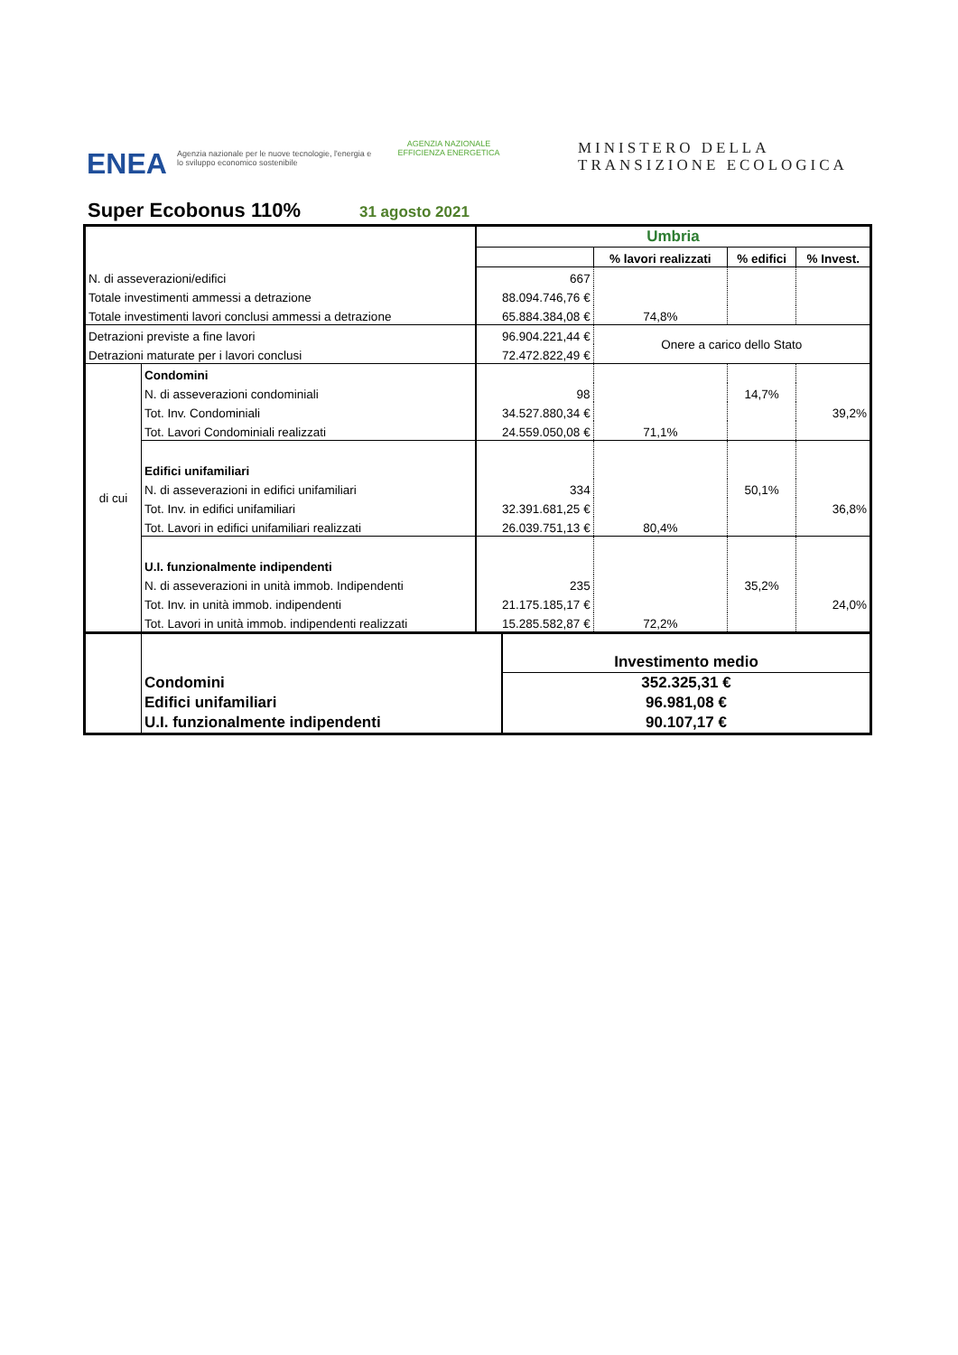ENEA
Agenzia nazionale per le nuove tecnologie, l'energia e lo sviluppo economico sostenibile
AGENZIA NAZIONALE
EFFICIENZA ENERGETICA
MINISTERO DELLA
TRANSIZIONE ECOLOGICA
Super Ecobonus 110% 31 agosto 2021
| | | Umbria | | | |
| | | | % lavori realizzati | % edifici | % Invest. |
| N. di asseverazioni/edifici | | 667 | | | |
| Totale investimenti ammessi a detrazione | | 88.094.746,76 € | | | |
| Totale investimenti lavori conclusi ammessi a detrazione | | 65.884.384,08 € | 74,8% | | |
| Detrazioni previste a fine lavori | | 96.904.221,44 € | Onere a carico dello Stato | | |
| Detrazioni maturate per i lavori conclusi | | 72.472.822,49 € | | | |
| di cui | Condomini | | | | |
| | N. di asseverazioni condominiali | 98 | | 14,7% | |
| | Tot. Inv. Condominiali | 34.527.880,34 € | | | 39,2% |
| | Tot. Lavori Condominiali realizzati | 24.559.050,08 € | 71,1% | | |
| | Edifici unifamiliari | | | | |
| | N. di asseverazioni in edifici unifamiliari | 334 | | 50,1% | |
| | Tot. Inv. in edifici unifamiliari | 32.391.681,25 € | | | 36,8% |
| | Tot. Lavori in edifici unifamiliari realizzati | 26.039.751,13 € | 80,4% | | |
| | U.I. funzionalmente indipendenti | | | | |
| | N. di asseverazioni in unità immob. Indipendenti | 235 | | 35,2% | |
| | Tot. Inv. in unità immob. indipendenti | 21.175.185,17 € | | | 24,0% |
| | Tot. Lavori in unità immob. indipendenti realizzati | 15.285.582,87 € | 72,2% | | |
| | | Investimento medio |
| | Condomini | 352.325,31 € |
| | Edifici unifamiliari | 96.981,08 € |
| | U.I. funzionalmente indipendenti | 90.107,17 € |